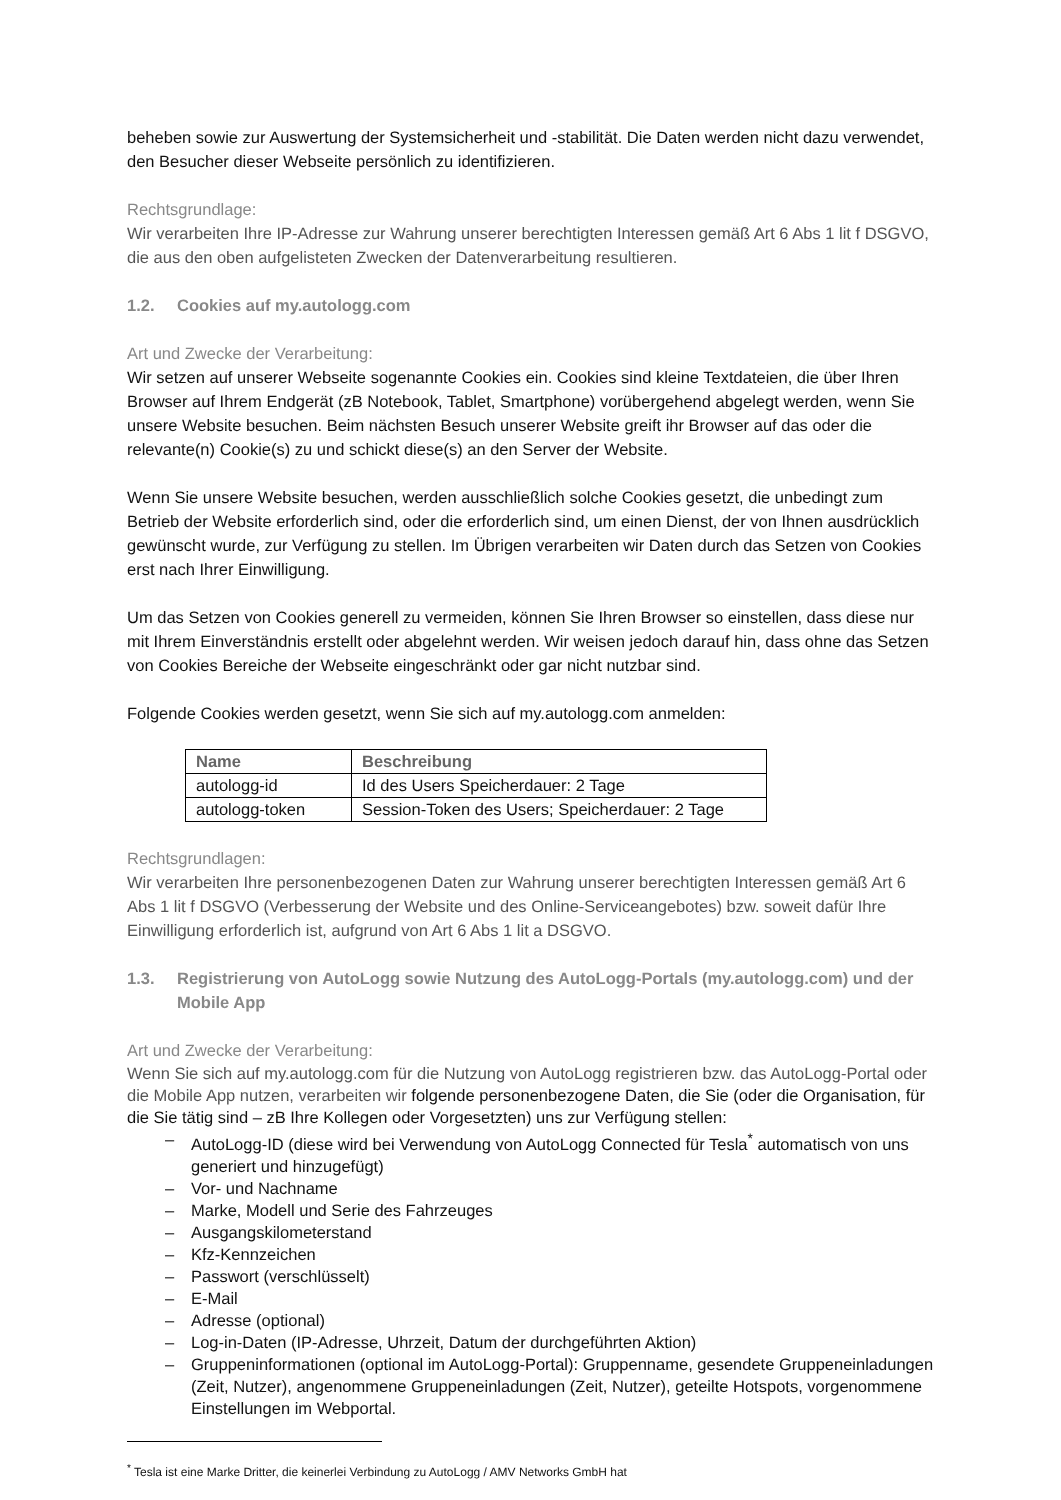beheben sowie zur Auswertung der Systemsicherheit und -stabilität. Die Daten werden nicht dazu verwendet, den Besucher dieser Webseite persönlich zu identifizieren.
Rechtsgrundlage:
Wir verarbeiten Ihre IP-Adresse zur Wahrung unserer berechtigten Interessen gemäß Art 6 Abs 1 lit f DSGVO, die aus den oben aufgelisteten Zwecken der Datenverarbeitung resultieren.
1.2. Cookies auf my.autologg.com
Art und Zwecke der Verarbeitung:
Wir setzen auf unserer Webseite sogenannte Cookies ein. Cookies sind kleine Textdateien, die über Ihren Browser auf Ihrem Endgerät (zB Notebook, Tablet, Smartphone) vorübergehend abgelegt werden, wenn Sie unsere Website besuchen. Beim nächsten Besuch unserer Website greift ihr Browser auf das oder die relevante(n) Cookie(s) zu und schickt diese(s) an den Server der Website.
Wenn Sie unsere Website besuchen, werden ausschließlich solche Cookies gesetzt, die unbedingt zum Betrieb der Website erforderlich sind, oder die erforderlich sind, um einen Dienst, der von Ihnen ausdrücklich gewünscht wurde, zur Verfügung zu stellen. Im Übrigen verarbeiten wir Daten durch das Setzen von Cookies erst nach Ihrer Einwilligung.
Um das Setzen von Cookies generell zu vermeiden, können Sie Ihren Browser so einstellen, dass diese nur mit Ihrem Einverständnis erstellt oder abgelehnt werden. Wir weisen jedoch darauf hin, dass ohne das Setzen von Cookies Bereiche der Webseite eingeschränkt oder gar nicht nutzbar sind.
Folgende Cookies werden gesetzt, wenn Sie sich auf my.autologg.com anmelden:
| Name | Beschreibung |
| --- | --- |
| autologg-id | Id des Users Speicherdauer: 2 Tage |
| autologg-token | Session-Token des Users; Speicherdauer: 2 Tage |
Rechtsgrundlagen:
Wir verarbeiten Ihre personenbezogenen Daten zur Wahrung unserer berechtigten Interessen gemäß Art 6 Abs 1 lit f DSGVO (Verbesserung der Website und des Online-Serviceangebotes) bzw. soweit dafür Ihre Einwilligung erforderlich ist, aufgrund von Art 6 Abs 1 lit a DSGVO.
1.3. Registrierung von AutoLogg sowie Nutzung des AutoLogg-Portals (my.autologg.com) und der Mobile App
Art und Zwecke der Verarbeitung:
Wenn Sie sich auf my.autologg.com für die Nutzung von AutoLogg registrieren bzw. das AutoLogg-Portal oder die Mobile App nutzen, verarbeiten wir folgende personenbezogene Daten, die Sie (oder die Organisation, für die Sie tätig sind – zB Ihre Kollegen oder Vorgesetzten) uns zur Verfügung stellen:
– AutoLogg-ID (diese wird bei Verwendung von AutoLogg Connected für Tesla<sup>*</sup> automatisch von uns generiert und hinzugefügt)
– Vor- und Nachname
– Marke, Modell und Serie des Fahrzeuges
– Ausgangskilometerstand
– Kfz-Kennzeichen
– Passwort (verschlüsselt)
– E-Mail
– Adresse (optional)
– Log-in-Daten (IP-Adresse, Uhrzeit, Datum der durchgeführten Aktion)
– Gruppeninformationen (optional im AutoLogg-Portal): Gruppenname, gesendete Gruppeneinladungen (Zeit, Nutzer), angenommene Gruppeneinladungen (Zeit, Nutzer), geteilte Hotspots, vorgenommene Einstellungen im Webportal.
<sup>*</sup> Tesla ist eine Marke Dritter, die keinerlei Verbindung zu AutoLogg / AMV Networks GmbH hat